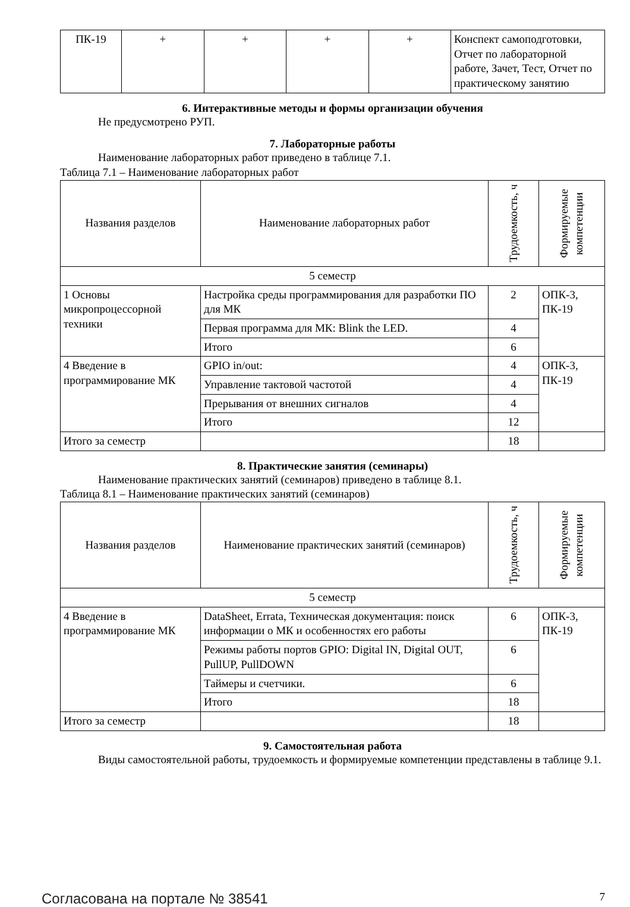| ПК-19 | + | + | + | + | Конспект самоподготовки, Отчет по лабораторной работе, Зачет, Тест, Отчет по практическому занятию |
6. Интерактивные методы и формы организации обучения
Не предусмотрено РУП.
7. Лабораторные работы
Наименование лабораторных работ приведено в таблице 7.1.
Таблица 7.1 – Наименование лабораторных работ
| Названия разделов | Наименование лабораторных работ | Трудоемкость, ч | Формируемые компетенции |
| --- | --- | --- | --- |
| 5 семестр | | | |
| 1 Основы микропроцессорной техники | Настройка среды программирования для разработки ПО для МК | 2 | ОПК-3, ПК-19 |
| | Первая программа для МК: Blink the LED. | 4 | |
| | Итого | 6 | |
| 4 Введение в программирование МК | GPIO in/out: | 4 | ОПК-3, ПК-19 |
| | Управление тактовой частотой | 4 | |
| | Прерывания от внешних сигналов | 4 | |
| | Итого | 12 | |
| Итого за семестр | | 18 | |
8. Практические занятия (семинары)
Наименование практических занятий (семинаров) приведено в таблице 8.1.
Таблица 8.1 – Наименование практических занятий (семинаров)
| Названия разделов | Наименование практических занятий (семинаров) | Трудоемкость, ч | Формируемые компетенции |
| --- | --- | --- | --- |
| 5 семестр | | | |
| 4 Введение в программирование МК | DataSheet, Errata, Техническая документация: поиск информации о МК и особенностях его работы | 6 | ОПК-3, ПК-19 |
| | Режимы работы портов GPIO: Digital IN, Digital OUT, PullUP, PullDOWN | 6 | |
| | Таймеры и счетчики. | 6 | |
| | Итого | 18 | |
| Итого за семестр | | 18 | |
9. Самостоятельная работа
Виды самостоятельной работы, трудоемкость и формируемые компетенции представлены в таблице 9.1.
Согласована на портале № 38541 7